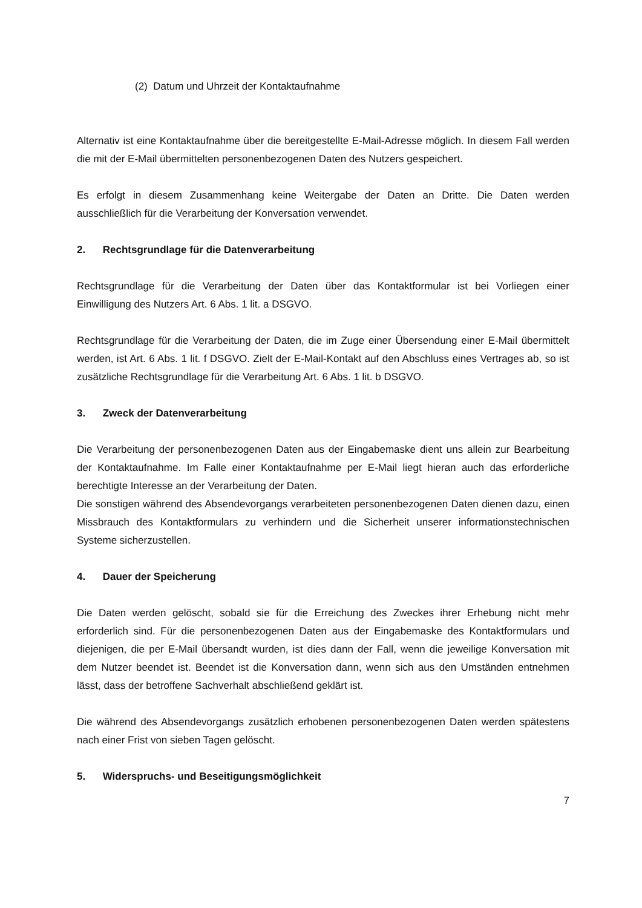(2) Datum und Uhrzeit der Kontaktaufnahme
Alternativ ist eine Kontaktaufnahme über die bereitgestellte E-Mail-Adresse möglich. In diesem Fall werden die mit der E-Mail übermittelten personenbezogenen Daten des Nutzers gespeichert.
Es erfolgt in diesem Zusammenhang keine Weitergabe der Daten an Dritte. Die Daten werden ausschließlich für die Verarbeitung der Konversation verwendet.
2. Rechtsgrundlage für die Datenverarbeitung
Rechtsgrundlage für die Verarbeitung der Daten über das Kontaktformular ist bei Vorliegen einer Einwilligung des Nutzers Art. 6 Abs. 1 lit. a DSGVO.
Rechtsgrundlage für die Verarbeitung der Daten, die im Zuge einer Übersendung einer E-Mail übermittelt werden, ist Art. 6 Abs. 1 lit. f DSGVO. Zielt der E-Mail-Kontakt auf den Abschluss eines Vertrages ab, so ist zusätzliche Rechtsgrundlage für die Verarbeitung Art. 6 Abs. 1 lit. b DSGVO.
3. Zweck der Datenverarbeitung
Die Verarbeitung der personenbezogenen Daten aus der Eingabemaske dient uns allein zur Bearbeitung der Kontaktaufnahme. Im Falle einer Kontaktaufnahme per E-Mail liegt hieran auch das erforderliche berechtigte Interesse an der Verarbeitung der Daten.
Die sonstigen während des Absendevorgangs verarbeiteten personenbezogenen Daten dienen dazu, einen Missbrauch des Kontaktformulars zu verhindern und die Sicherheit unserer informationstechnischen Systeme sicherzustellen.
4. Dauer der Speicherung
Die Daten werden gelöscht, sobald sie für die Erreichung des Zweckes ihrer Erhebung nicht mehr erforderlich sind. Für die personenbezogenen Daten aus der Eingabemaske des Kontaktformulars und diejenigen, die per E-Mail übersandt wurden, ist dies dann der Fall, wenn die jeweilige Konversation mit dem Nutzer beendet ist. Beendet ist die Konversation dann, wenn sich aus den Umständen entnehmen lässt, dass der betroffene Sachverhalt abschließend geklärt ist.
Die während des Absendevorgangs zusätzlich erhobenen personenbezogenen Daten werden spätestens nach einer Frist von sieben Tagen gelöscht.
5. Widerspruchs- und Beseitigungsmöglichkeit
7